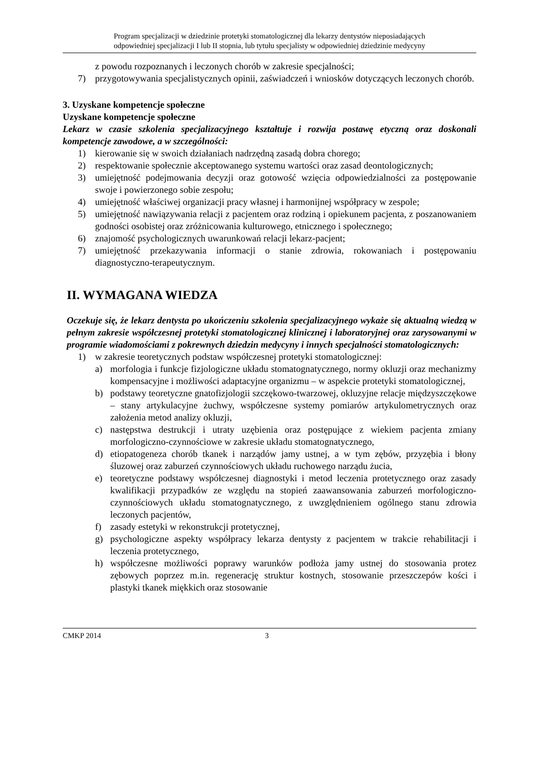Program specjalizacji w dziedzinie protetyki stomatologicznej dla lekarzy dentystów nieposiadających
odpowiedniej specjalizacji I lub II stopnia, lub tytułu specjalisty w odpowiedniej dziedzinie medycyny
z powodu rozpoznanych i leczonych chorób w zakresie specjalności;
7) przygotowywania specjalistycznych opinii, zaświadczeń i wniosków dotyczących leczonych chorób.
3. Uzyskane kompetencje społeczne
Uzyskane kompetencje społeczne
Lekarz w czasie szkolenia specjalizacyjnego kształtuje i rozwija postawę etyczną oraz doskonali kompetencje zawodowe, a w szczególności:
1) kierowanie się w swoich działaniach nadrzędną zasadą dobra chorego;
2) respektowanie społecznie akceptowanego systemu wartości oraz zasad deontologicznych;
3) umiejętność podejmowania decyzji oraz gotowość wzięcia odpowiedzialności za postępowanie swoje i powierzonego sobie zespołu;
4) umiejętność właściwej organizacji pracy własnej i harmonijnej współpracy w zespole;
5) umiejętność nawiązywania relacji z pacjentem oraz rodziną i opiekunem pacjenta, z poszanowaniem godności osobistej oraz zróżnicowania kulturowego, etnicznego i społecznego;
6) znajomość psychologicznych uwarunkowań relacji lekarz-pacjent;
7) umiejętność przekazywania informacji o stanie zdrowia, rokowaniach i postępowaniu diagnostyczno-terapeutycznym.
II. WYMAGANA WIEDZA
Oczekuje się, że lekarz dentysta po ukończeniu szkolenia specjalizacyjnego wykaże się aktualną wiedzą w pełnym zakresie współczesnej protetyki stomatologicznej klinicznej i laboratoryjnej oraz zarysowanymi w programie wiadomościami z pokrewnych dziedzin medycyny i innych specjalności stomatologicznych:
1) w zakresie teoretycznych podstaw współczesnej protetyki stomatologicznej:
a) morfologia i funkcje fizjologiczne układu stomatognatycznego, normy okluzji oraz mechanizmy kompensacyjne i możliwości adaptacyjne organizmu – w aspekcie protetyki stomatologicznej,
b) podstawy teoretyczne gnatofizjologii szczękowo-twarzowej, okluzyjne relacje międzyszczękowe – stany artykulacyjne żuchwy, współczesne systemy pomiarów artykulometrycznych oraz założenia metod analizy okluzji,
c) następstwa destrukcji i utraty uzębienia oraz postępujące z wiekiem pacjenta zmiany morfologiczno-czynnościowe w zakresie układu stomatognatycznego,
d) etiopatogeneza chorób tkanek i narządów jamy ustnej, a w tym zębów, przyzębia i błony śluzowej oraz zaburzeń czynnościowych układu ruchowego narządu żucia,
e) teoretyczne podstawy współczesnej diagnostyki i metod leczenia protetycznego oraz zasady kwalifikacji przypadków ze względu na stopień zaawansowania zaburzeń morfologiczno-czynnościowych układu stomatognatycznego, z uwzględnieniem ogólnego stanu zdrowia leczonych pacjentów,
f) zasady estetyki w rekonstrukcji protetycznej,
g) psychologiczne aspekty współpracy lekarza dentysty z pacjentem w trakcie rehabilitacji i leczenia protetycznego,
h) współczesne możliwości poprawy warunków podłoża jamy ustnej do stosowania protez zębowych poprzez m.in. regenerację struktur kostnych, stosowanie przeszczepów kości i plastyki tkanek miękkich oraz stosowanie
CMKP 2014 3